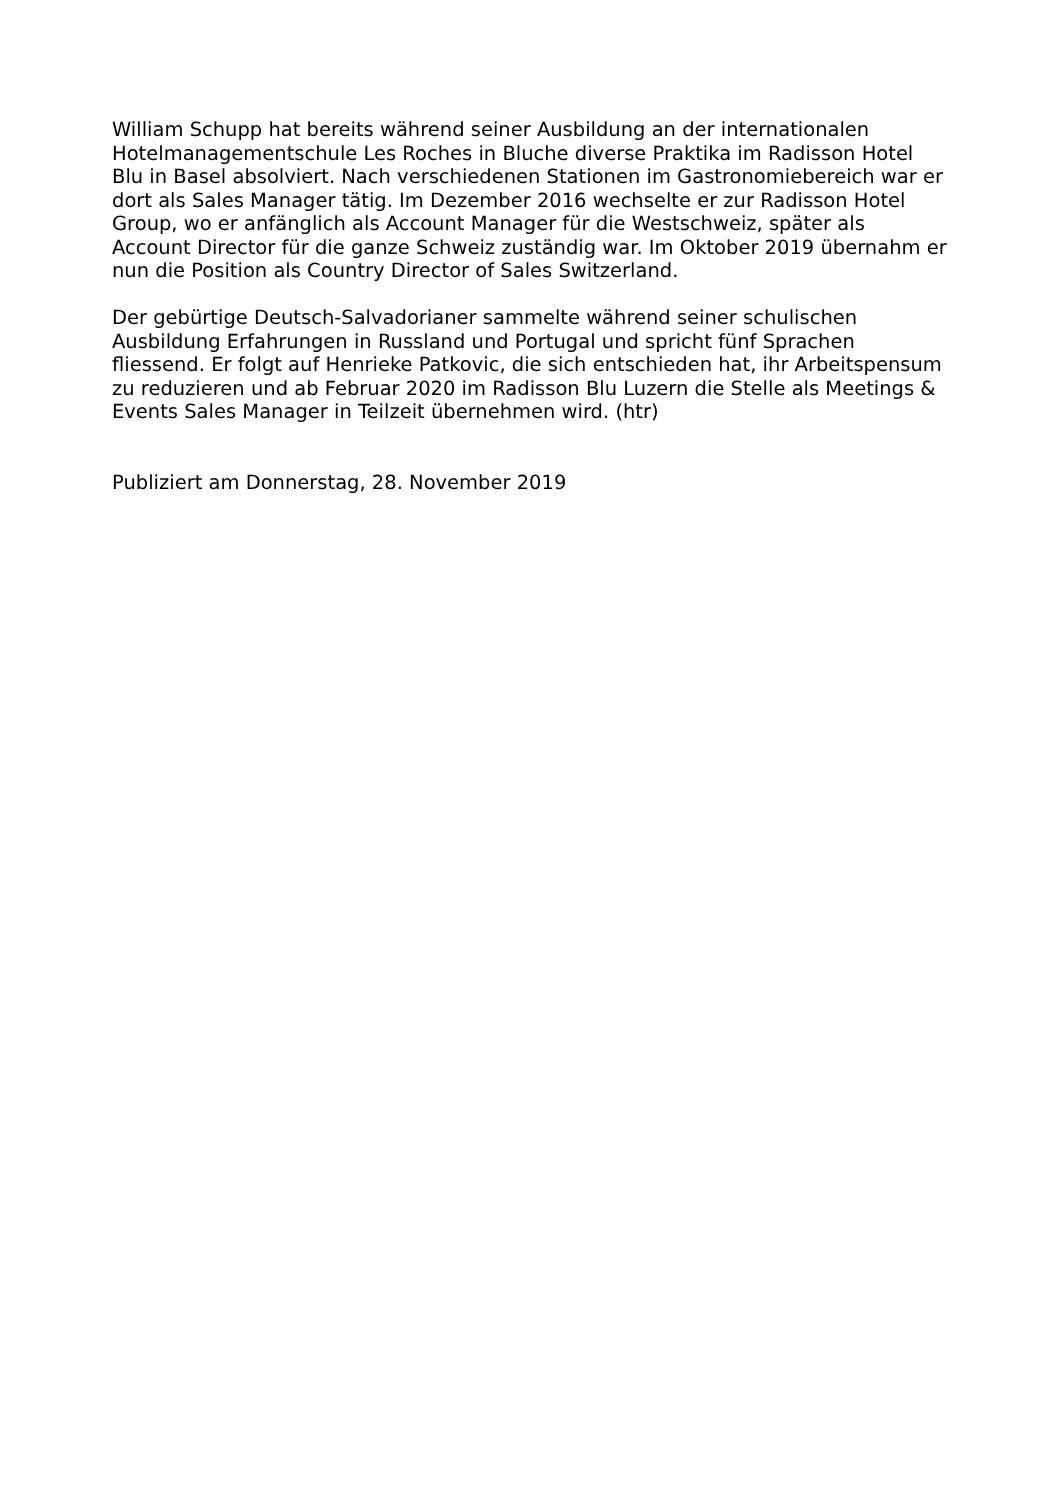William Schupp hat bereits während seiner Ausbildung an der internationalen
Hotelmanagementschule Les Roches in Bluche diverse Praktika im Radisson Hotel
Blu in Basel absolviert. Nach verschiedenen Stationen im Gastronomiebereich war er
dort als Sales Manager tätig. Im Dezember 2016 wechselte er zur Radisson Hotel
Group, wo er anfänglich als Account Manager für die Westschweiz, später als
Account Director für die ganze Schweiz zuständig war. Im Oktober 2019 übernahm er
nun die Position als Country Director of Sales Switzerland.
Der gebürtige Deutsch-Salvadorianer sammelte während seiner schulischen
Ausbildung Erfahrungen in Russland und Portugal und spricht fünf Sprachen
fliessend. Er folgt auf Henrieke Patkovic, die sich entschieden hat, ihr Arbeitspensum
zu reduzieren und ab Februar 2020 im Radisson Blu Luzern die Stelle als Meetings &
Events Sales Manager in Teilzeit übernehmen wird. (htr)
Publiziert am Donnerstag, 28. November 2019